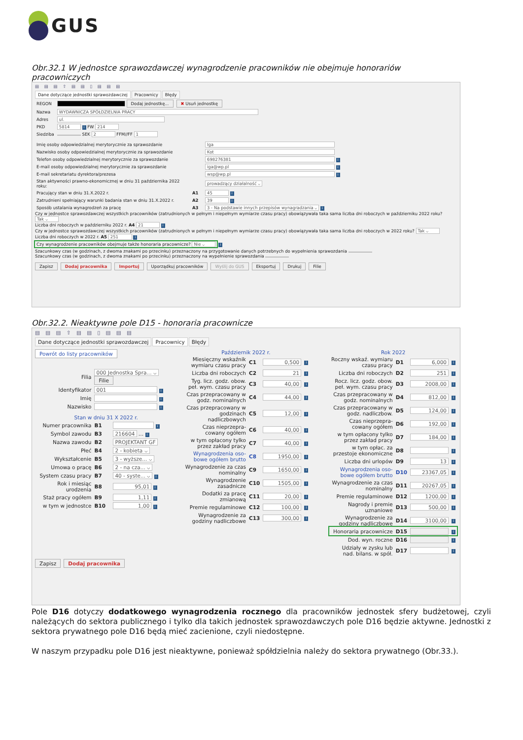GUS
Obr.32.1 W jednostce sprawozdawczej wynagrodzenie pracowników nie obejmuje honorariów pracowniczych
▤ ▤ ▤ ⇧ ▤ ▤ ▯ ▤ ▤ ▤
Dane dotyczące jednostki sprawozdawczej Pracownicy Błędy
| REGON | Dodaj jednostkę... ✖ Usuń jednostkę |
| Nazwa | WYDAWNICZA SPÓŁDZIELNIA PRACY |
| Adres | ul. |
| PKD | 5814 i FW 214 |
| Siedziba | SEK 2 FFM//FF 1 |
| Imię osoby odpowiedzialnej merytorycznie za sprawozdanie | | Iga |
| Nazwisko osoby odpowiedzialnej merytorycznie za sprawozdanie | | Kot |
| Telefon osoby odpowiedzialnej merytorycznie za sprawozdanie | | 698276381 i |
| E-mail osoby odpowiedzialnej merytorycznie za sprawozdanie | | iga@wp.pl i |
| E-mail sekretariatu dyrektora/prezesa | | wsp@wp.pl i |
| Stan aktywności prawno-ekonomicznej w dniu 31 października 2022 roku: | | prowadzący działalność ⌵ |
| Pracujący stan w dniu 31.X.2022 r. | A1 | 45 i |
| Zatrudnieni spełniający warunki badania stan w dniu 31.X.2022 r. | A2 | 39 i |
| Sposób ustalania wynagrodzeń za pracę | A3 | 3 - Na podstawie innych przepisów wynagradzania ⌵ i |
Czy w jednostce sprawozdawczej wszystkich pracowników (zatrudnionych w pełnym i niepełnym wymiarze czasu pracy) obowiązywała taka sama liczba dni roboczych w październiku 2022 roku? Tak ⌵
Liczba dni roboczych w październiku 2022 r. A4 21 i
Czy w jednostce sprawozdawczej wszystkich pracowników (zatrudnionych w pełnym i niepełnym wymiarze czasu pracy) obowiązywała taka sama liczba dni roboczych w 2022 roku? Tak ⌵
Liczba dni roboczych w 2022 r. A5 251 i
Czy wynagrodzenie pracowników obejmuje także honoraria pracownicze? Nie ⌵ i
Szacunkowy czas (w godzinach, z dwoma znakami po przecinku) przeznaczony na przygotowanie danych potrzebnych do wypełnienia sprawozdania
Szacunkowy czas (w godzinach, z dwoma znakami po przecinku) przeznaczony na wypełnienie sprawozdania
Zapisz Dodaj pracownika Importuj Uporządkuj pracowników Wyślij do GUS Eksportuj Drukuj Filie
Obr.32.2. Nieaktywne pole D15 - honoraria pracownicze
▤ ▤ ▤ ⇧ ▤ ▤ ▯ ▤ ▤ ▤
Dane dotyczące jednostki sprawozdawczej Pracownicy Błędy
Powrót do listy pracowników
| Filia | 000 Jednostka Spra... ⌵ Filie | |
| Identyfikator | 001 i | |
| Imię | i | |
| Nazwisko | i | |
| Stan w dniu 31 X 2022 r. | | |
| Numer pracownika | B1 | i |
| Symbol zawodu | B3 | 216604 … i |
| Nazwa zawodu | B2 | PROJEKTANT GF |
| Płeć | B4 | 2 - kobieta ⌵ |
| Wykształcenie | B5 | 3 - wyższe... ⌵ |
| Umowa o pracę | B6 | 2 - na cza... ⌵ |
| System czasu pracy | B7 | 40 - syste... ⌵ i |
| Rok i miesiąc urodzenia | B8 | 95,01 i |
| Staż pracy ogółem | B9 | 1,11 i |
| w tym w jednostce | B10 | 1,00 i |
Październik 2022 r.
| Miesięczny wskaźnik wymiaru czasu pracy | C1 | 0,500 | i |
| Liczba dni roboczych | C2 | 21 | i |
| Tyg. licz. godz. obow. peł. wym. czasu pracy | C3 | 40,00 | i |
| Czas przepracowany w godz. nominalnych | C4 | 44,00 | i |
| Czas przepracowany w godzinach nadliczbowych | C5 | 12,00 | i |
| Czas nieprzepra-cowany ogółem | C6 | 40,00 | i |
| w tym opłacony tylko przez zakład pracy | C7 | 40,00 | i |
| Wynagrodzenia oso-bowe ogółem brutto | C8 | 1950,00 | i |
| Wynagrodzenie za czas nominalny | C9 | 1650,00 | i |
| Wynagrodzenie zasadnicze | C10 | 1505,00 | i |
| Dodatki za pracę zmianową | C11 | 20,00 | i |
| Premie regulaminowe | C12 | 100,00 | i |
| Wynagrodzenie za godziny nadliczbowe | C13 | 300,00 | i |
Rok 2022
| Roczny wskaź. wymiaru czasu pracy | D1 | 6,000 | i |
| Liczba dni roboczych | D2 | 251 | i |
| Rocz. licz. godz. obow. peł. wym. czasu pracy | D3 | 2008,00 | i |
| Czas przepracowany w godz. nominalnych | D4 | 812,00 | i |
| Czas przepracowany w godz. nadliczbow. | D5 | 124,00 | i |
| Czas nieprzepra-cowany ogółem | D6 | 192,00 | i |
| w tym opłacony tylko przez zakład pracy | D7 | 184,00 | i |
| w tym opłac. za przestoje ekonomiczne | D8 | | i |
| Liczba dni urlopów | D9 | 13 | i |
| Wynagrodzenia oso-bowe ogółem brutto | D10 | 23367,05 | i |
| Wynagrodzenie za czas nominalny | D11 | 20267,05 | i |
| Premie regulaminowe | D12 | 1200,00 | i |
| Nagrody i premie uznaniowe | D13 | 500,00 | i |
| Wynagrodzenie za godziny nadliczbowe | D14 | 3100,00 | i |
| Honoraria pracownicze | D15 | | i |
| Dod. wyn. roczne | D16 | | i |
| Udziały w zysku lub nad. bilans. w spół. | D17 | | i |
Zapisz Dodaj pracownika
Pole D16 dotyczy dodatkowego wynagrodzenia rocznego dla pracowników jednostek sfery budżetowej, czyli należących do sektora publicznego i tylko dla takich jednostek sprawozdawczych pole D16 będzie aktywne. Jednostki z sektora prywatnego pole D16 będą mieć zacienione, czyli niedostępne.
W naszym przypadku pole D16 jest nieaktywne, ponieważ spółdzielnia należy do sektora prywatnego (Obr.33.).